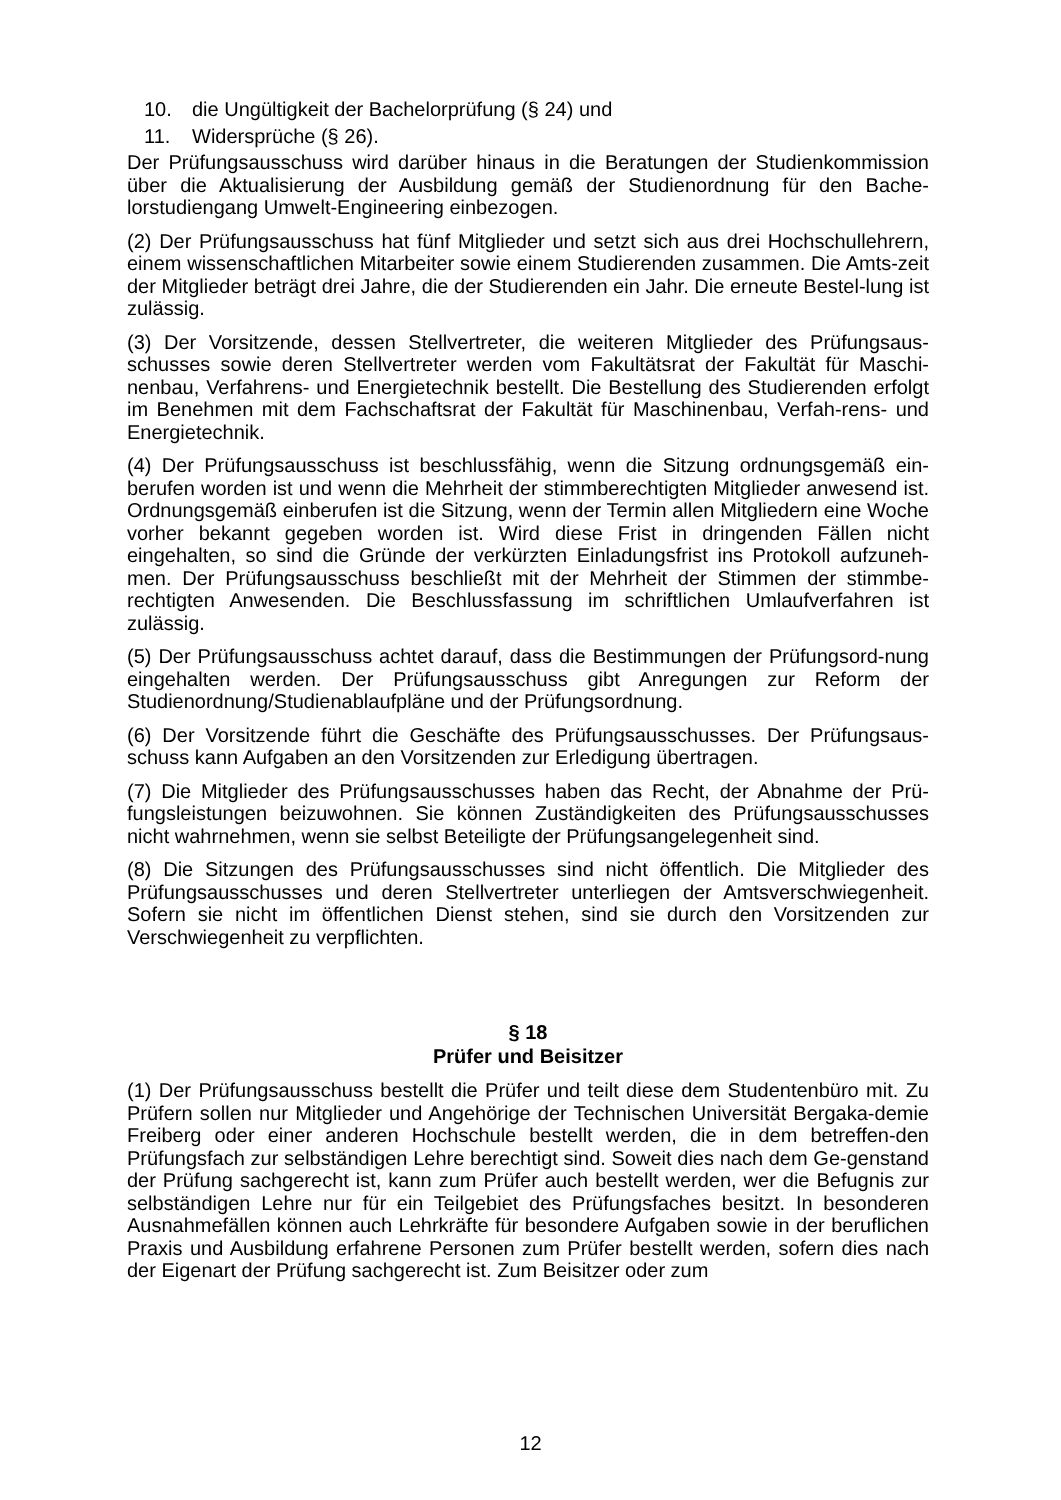10. die Ungültigkeit der Bachelorprüfung (§ 24) und
11. Widersprüche (§ 26).
Der Prüfungsausschuss wird darüber hinaus in die Beratungen der Studienkommission über die Aktualisierung der Ausbildung gemäß der Studienordnung für den Bache-lorstudiengang Umwelt-Engineering einbezogen.
(2) Der Prüfungsausschuss hat fünf Mitglieder und setzt sich aus drei Hochschullehrern, einem wissenschaftlichen Mitarbeiter sowie einem Studierenden zusammen. Die Amts-zeit der Mitglieder beträgt drei Jahre, die der Studierenden ein Jahr. Die erneute Bestel-lung ist zulässig.
(3) Der Vorsitzende, dessen Stellvertreter, die weiteren Mitglieder des Prüfungsaus-schusses sowie deren Stellvertreter werden vom Fakultätsrat der Fakultät für Maschi-nenbau, Verfahrens- und Energietechnik bestellt. Die Bestellung des Studierenden erfolgt im Benehmen mit dem Fachschaftsrat der Fakultät für Maschinenbau, Verfah-rens- und Energietechnik.
(4) Der Prüfungsausschuss ist beschlussfähig, wenn die Sitzung ordnungsgemäß ein-berufen worden ist und wenn die Mehrheit der stimmberechtigten Mitglieder anwesend ist. Ordnungsgemäß einberufen ist die Sitzung, wenn der Termin allen Mitgliedern eine Woche vorher bekannt gegeben worden ist. Wird diese Frist in dringenden Fällen nicht eingehalten, so sind die Gründe der verkürzten Einladungsfrist ins Protokoll aufzuneh-men. Der Prüfungsausschuss beschließt mit der Mehrheit der Stimmen der stimmbe-rechtigten Anwesenden. Die Beschlussfassung im schriftlichen Umlaufverfahren ist zulässig.
(5) Der Prüfungsausschuss achtet darauf, dass die Bestimmungen der Prüfungsord-nung eingehalten werden. Der Prüfungsausschuss gibt Anregungen zur Reform der Studienordnung/Studienablaufpläne und der Prüfungsordnung.
(6) Der Vorsitzende führt die Geschäfte des Prüfungsausschusses. Der Prüfungsaus-schuss kann Aufgaben an den Vorsitzenden zur Erledigung übertragen.
(7) Die Mitglieder des Prüfungsausschusses haben das Recht, der Abnahme der Prü-fungsleistungen beizuwohnen. Sie können Zuständigkeiten des Prüfungsausschusses nicht wahrnehmen, wenn sie selbst Beteiligte der Prüfungsangelegenheit sind.
(8) Die Sitzungen des Prüfungsausschusses sind nicht öffentlich. Die Mitglieder des Prüfungsausschusses und deren Stellvertreter unterliegen der Amtsverschwiegenheit. Sofern sie nicht im öffentlichen Dienst stehen, sind sie durch den Vorsitzenden zur Verschwiegenheit zu verpflichten.
§ 18
Prüfer und Beisitzer
(1) Der Prüfungsausschuss bestellt die Prüfer und teilt diese dem Studentenbüro mit. Zu Prüfern sollen nur Mitglieder und Angehörige der Technischen Universität Bergaka-demie Freiberg oder einer anderen Hochschule bestellt werden, die in dem betreffen-den Prüfungsfach zur selbständigen Lehre berechtigt sind. Soweit dies nach dem Ge-genstand der Prüfung sachgerecht ist, kann zum Prüfer auch bestellt werden, wer die Befugnis zur selbständigen Lehre nur für ein Teilgebiet des Prüfungsfaches besitzt. In besonderen Ausnahmefällen können auch Lehrkräfte für besondere Aufgaben sowie in der beruflichen Praxis und Ausbildung erfahrene Personen zum Prüfer bestellt werden, sofern dies nach der Eigenart der Prüfung sachgerecht ist. Zum Beisitzer oder zum
12